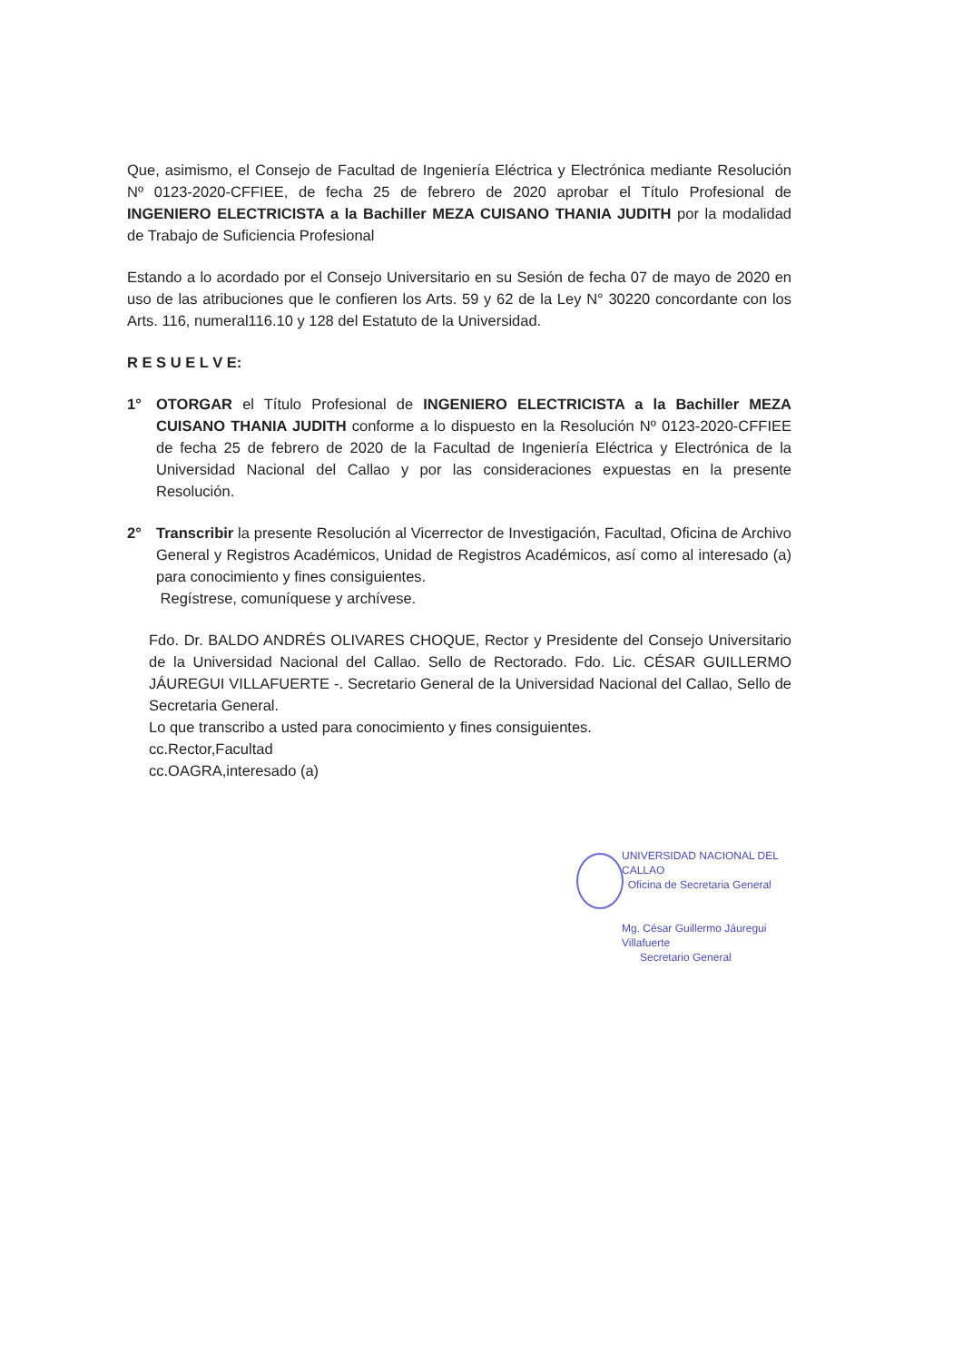Que, asimismo, el Consejo de Facultad de Ingeniería Eléctrica y Electrónica mediante Resolución Nº 0123-2020-CFFIEE, de fecha 25 de febrero de 2020 aprobar el Título Profesional de INGENIERO ELECTRICISTA a la Bachiller MEZA CUISANO THANIA JUDITH por la modalidad de Trabajo de Suficiencia Profesional
Estando a lo acordado por el Consejo Universitario en su Sesión de fecha 07 de mayo de 2020 en uso de las atribuciones que le confieren los Arts. 59 y 62 de la Ley N° 30220 concordante con los Arts. 116, numeral116.10 y 128 del Estatuto de la Universidad.
R E S U E L V E:
1° OTORGAR el Título Profesional de INGENIERO ELECTRICISTA a la Bachiller MEZA CUISANO THANIA JUDITH conforme a lo dispuesto en la Resolución Nº 0123-2020-CFFIEE de fecha 25 de febrero de 2020 de la Facultad de Ingeniería Eléctrica y Electrónica de la Universidad Nacional del Callao y por las consideraciones expuestas en la presente Resolución.
2° Transcribir la presente Resolución al Vicerrector de Investigación, Facultad, Oficina de Archivo General y Registros Académicos, Unidad de Registros Académicos, así como al interesado (a) para conocimiento y fines consiguientes.
Regístrese, comuníquese y archívese.
Fdo. Dr. BALDO ANDRÉS OLIVARES CHOQUE, Rector y Presidente del Consejo Universitario de la Universidad Nacional del Callao. Sello de Rectorado. Fdo. Lic. CÉSAR GUILLERMO JÁUREGUI VILLAFUERTE -. Secretario General de la Universidad Nacional del Callao, Sello de Secretaria General.
Lo que transcribo a usted para conocimiento y fines consiguientes.
cc.Rector,Facultad
cc.OAGRA,interesado (a)
UNIVERSIDAD NACIONAL DEL CALLAO
Oficina de Secretaria General
Mg. César Guillermo Jáuregui Villafuerte
Secretario General